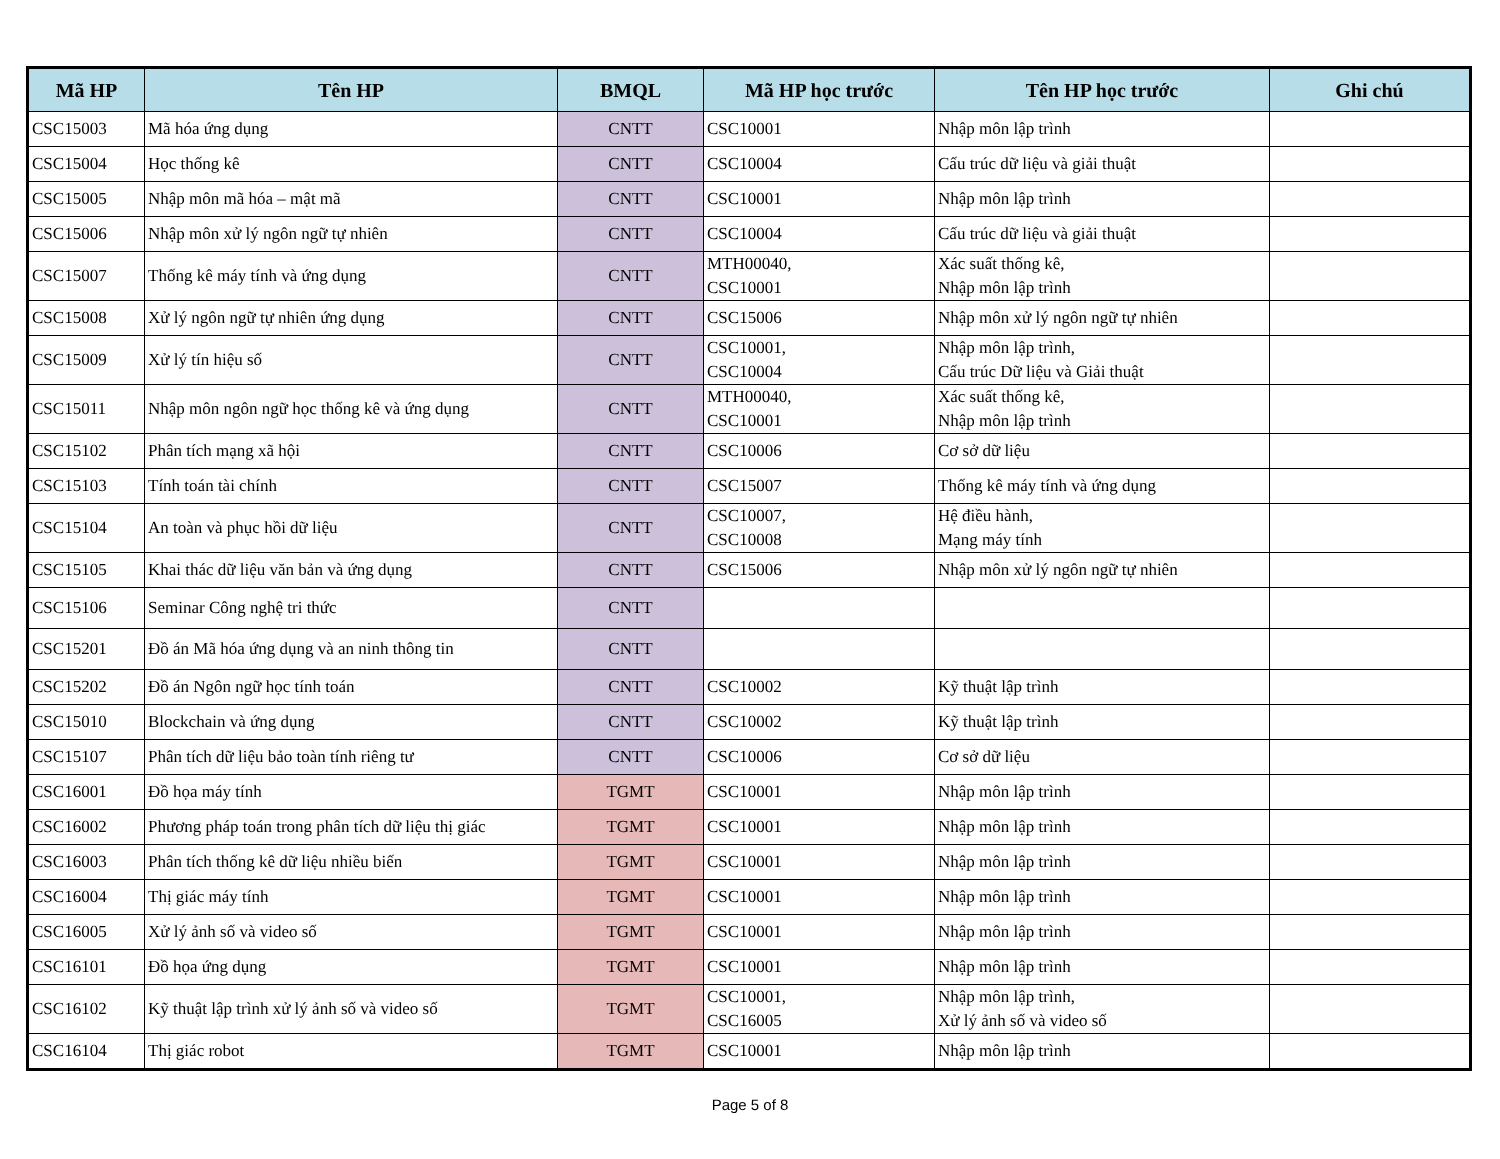| Mã HP | Tên HP | BMQL | Mã HP học trước | Tên HP học trước | Ghi chú |
| --- | --- | --- | --- | --- | --- |
| CSC15003 | Mã hóa ứng dụng | CNTT | CSC10001 | Nhập môn lập trình | |
| CSC15004 | Học thống kê | CNTT | CSC10004 | Cấu trúc dữ liệu và giải thuật | |
| CSC15005 | Nhập môn mã hóa – mật mã | CNTT | CSC10001 | Nhập môn lập trình | |
| CSC15006 | Nhập môn xử lý ngôn ngữ tự nhiên | CNTT | CSC10004 | Cấu trúc dữ liệu và giải thuật | |
| CSC15007 | Thống kê máy tính và ứng dụng | CNTT | MTH00040, CSC10001 | Xác suất thống kê, Nhập môn lập trình | |
| CSC15008 | Xử lý ngôn ngữ tự nhiên ứng dụng | CNTT | CSC15006 | Nhập môn xử lý ngôn ngữ tự nhiên | |
| CSC15009 | Xử lý tín hiệu số | CNTT | CSC10001, CSC10004 | Nhập môn lập trình, Cấu trúc Dữ liệu và Giải thuật | |
| CSC15011 | Nhập môn ngôn ngữ học thống kê và ứng dụng | CNTT | MTH00040, CSC10001 | Xác suất thống kê, Nhập môn lập trình | |
| CSC15102 | Phân tích mạng xã hội | CNTT | CSC10006 | Cơ sở dữ liệu | |
| CSC15103 | Tính toán tài chính | CNTT | CSC15007 | Thống kê máy tính và ứng dụng | |
| CSC15104 | An toàn và phục hồi dữ liệu | CNTT | CSC10007, CSC10008 | Hệ điều hành, Mạng máy tính | |
| CSC15105 | Khai thác dữ liệu văn bản và ứng dụng | CNTT | CSC15006 | Nhập môn xử lý ngôn ngữ tự nhiên | |
| CSC15106 | Seminar Công nghệ tri thức | CNTT | | | |
| CSC15201 | Đồ án Mã hóa ứng dụng và an ninh thông tin | CNTT | | | |
| CSC15202 | Đồ án Ngôn ngữ học tính toán | CNTT | CSC10002 | Kỹ thuật lập trình | |
| CSC15010 | Blockchain và ứng dụng | CNTT | CSC10002 | Kỹ thuật lập trình | |
| CSC15107 | Phân tích dữ liệu bảo toàn tính riêng tư | CNTT | CSC10006 | Cơ sở dữ liệu | |
| CSC16001 | Đồ họa máy tính | TGMT | CSC10001 | Nhập môn lập trình | |
| CSC16002 | Phương pháp toán trong phân tích dữ liệu thị giác | TGMT | CSC10001 | Nhập môn lập trình | |
| CSC16003 | Phân tích thống kê dữ liệu nhiều biến | TGMT | CSC10001 | Nhập môn lập trình | |
| CSC16004 | Thị giác máy tính | TGMT | CSC10001 | Nhập môn lập trình | |
| CSC16005 | Xử lý ảnh số và video số | TGMT | CSC10001 | Nhập môn lập trình | |
| CSC16101 | Đồ họa ứng dụng | TGMT | CSC10001 | Nhập môn lập trình | |
| CSC16102 | Kỹ thuật lập trình xử lý ảnh số và video số | TGMT | CSC10001, CSC16005 | Nhập môn lập trình, Xử lý ảnh số và video số | |
| CSC16104 | Thị giác robot | TGMT | CSC10001 | Nhập môn lập trình | |
Page 5 of 8